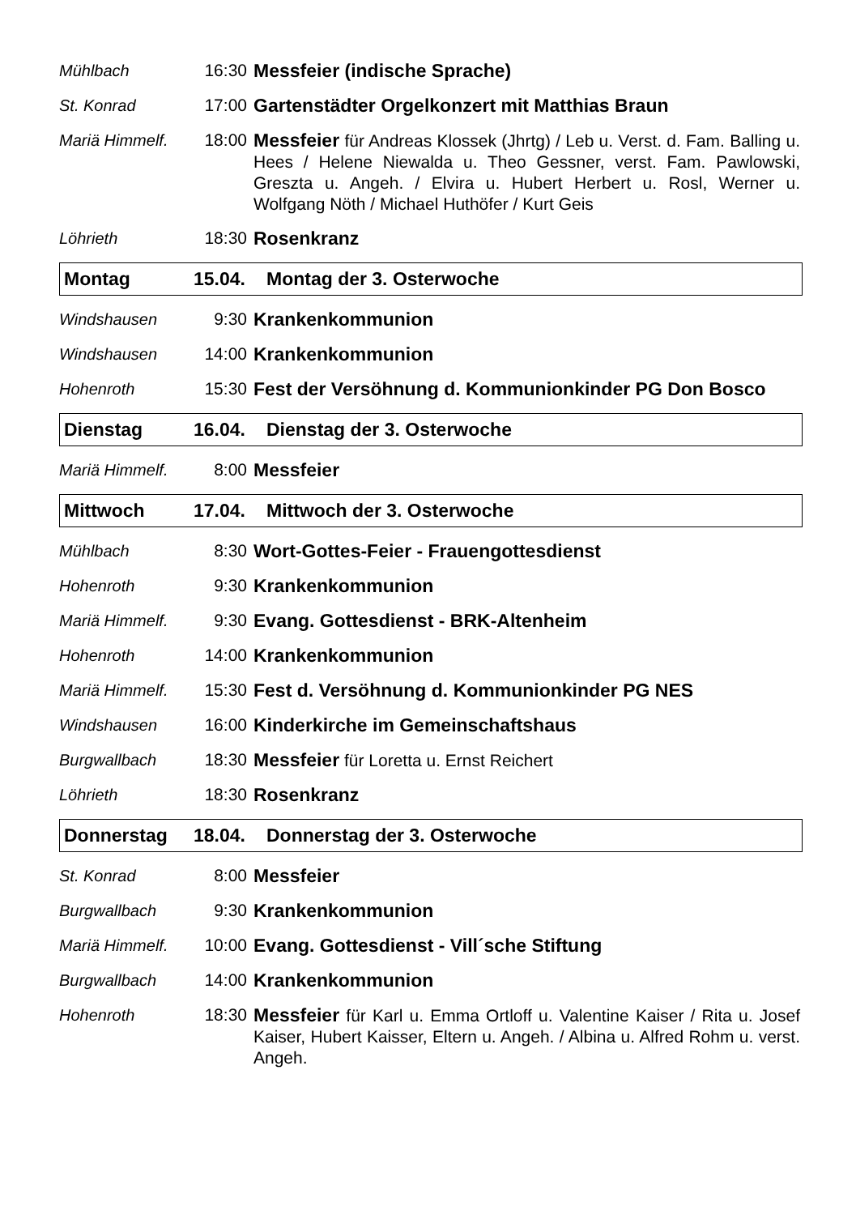Mühlbach 16:30 Messfeier (indische Sprache)
St. Konrad 17:00 Gartenstädter Orgelkonzert mit Matthias Braun
Mariä Himmelf.
18:00 Messfeier für Andreas Klossek (Jhrtg) / Leb u. Verst. d. Fam. Balling u. Hees / Helene Niewalda u. Theo Gessner, verst. Fam. Pawlowski, Greszta u. Angeh. / Elvira u. Hubert Herbert u. Rosl, Werner u. Wolfgang Nöth / Michael Huthöfer / Kurt Geis
Löhrieth 18:30 Rosenkranz
Montag 15.04. Montag der 3. Osterwoche
Windshausen 9:30 Krankenkommunion
Windshausen 14:00 Krankenkommunion
Hohenroth 15:30 Fest der Versöhnung d. Kommunionkinder PG Don Bosco
Dienstag 16.04. Dienstag der 3. Osterwoche
Mariä Himmelf.
8:00 Messfeier
Mittwoch 17.04. Mittwoch der 3. Osterwoche
Mühlbach 8:30 Wort-Gottes-Feier - Frauengottesdienst
Hohenroth 9:30 Krankenkommunion
Mariä Himmelf.
9:30 Evang. Gottesdienst - BRK-Altenheim
Hohenroth 14:00 Krankenkommunion
Mariä Himmelf.
15:30 Fest d. Versöhnung d. Kommunionkinder PG NES
Windshausen 16:00 Kinderkirche im Gemeinschaftshaus
Burgwallbach 18:30 Messfeier für Loretta u. Ernst Reichert
Löhrieth 18:30 Rosenkranz
Donnerstag 18.04. Donnerstag der 3. Osterwoche
St. Konrad 8:00 Messfeier
Burgwallbach 9:30 Krankenkommunion
Mariä Himmelf.
10:00 Evang. Gottesdienst - Vill´sche Stiftung
Burgwallbach 14:00 Krankenkommunion
Hohenroth 18:30 Messfeier für Karl u. Emma Ortloff u. Valentine Kaiser / Rita u. Josef Kaiser, Hubert Kaisser, Eltern u. Angeh. / Albina u. Alfred Rohm u. verst. Angeh.